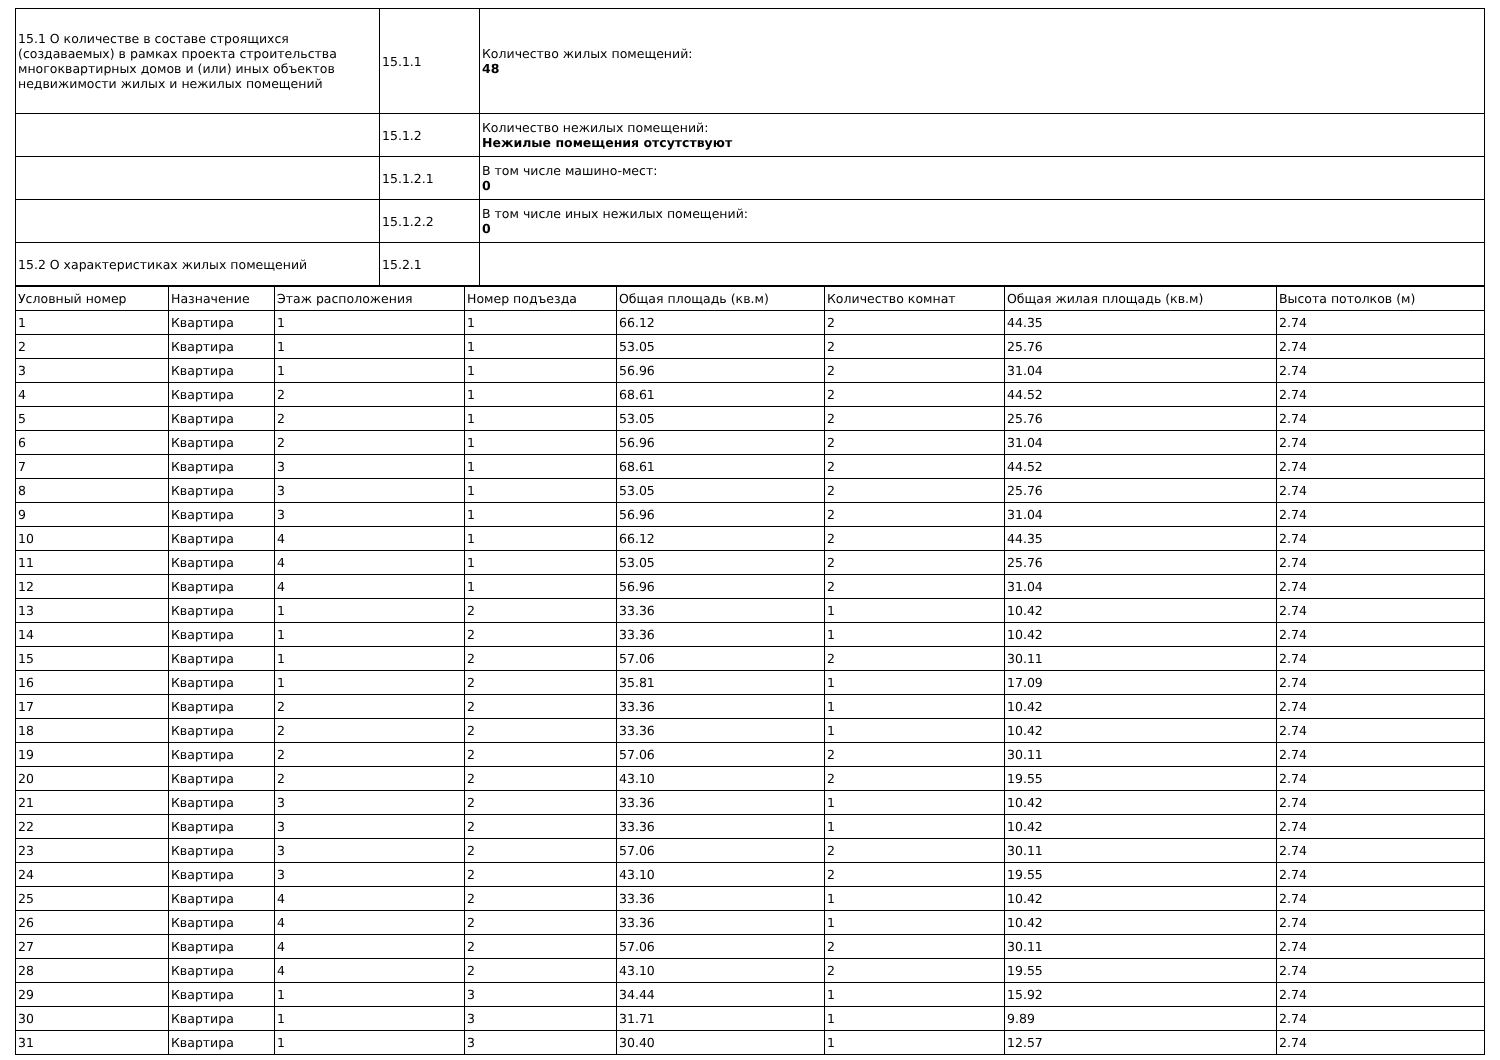| 15.1 О количестве в составе строящихся (создаваемых) в рамках проекта строительства многоквартирных домов и (или) иных объектов недвижимости жилых и нежилых помещений | 15.1.1 | Количество жилых помещений: 48 |
| | 15.1.2 | Количество нежилых помещений: Нежилые помещения отсутствуют |
| | 15.1.2.1 | В том числе машино-мест: 0 |
| | 15.1.2.2 | В том числе иных нежилых помещений: 0 |
| 15.2 О характеристиках жилых помещений | 15.2.1 | |
| Условный номер | Назначение | Этаж расположения | Номер подъезда | Общая площадь (кв.м) | Количество комнат | Общая жилая площадь (кв.м) | Высота потолков (м) |
| --- | --- | --- | --- | --- | --- | --- | --- |
| 1 | Квартира | 1 | 1 | 66.12 | 2 | 44.35 | 2.74 |
| 2 | Квартира | 1 | 1 | 53.05 | 2 | 25.76 | 2.74 |
| 3 | Квартира | 1 | 1 | 56.96 | 2 | 31.04 | 2.74 |
| 4 | Квартира | 2 | 1 | 68.61 | 2 | 44.52 | 2.74 |
| 5 | Квартира | 2 | 1 | 53.05 | 2 | 25.76 | 2.74 |
| 6 | Квартира | 2 | 1 | 56.96 | 2 | 31.04 | 2.74 |
| 7 | Квартира | 3 | 1 | 68.61 | 2 | 44.52 | 2.74 |
| 8 | Квартира | 3 | 1 | 53.05 | 2 | 25.76 | 2.74 |
| 9 | Квартира | 3 | 1 | 56.96 | 2 | 31.04 | 2.74 |
| 10 | Квартира | 4 | 1 | 66.12 | 2 | 44.35 | 2.74 |
| 11 | Квартира | 4 | 1 | 53.05 | 2 | 25.76 | 2.74 |
| 12 | Квартира | 4 | 1 | 56.96 | 2 | 31.04 | 2.74 |
| 13 | Квартира | 1 | 2 | 33.36 | 1 | 10.42 | 2.74 |
| 14 | Квартира | 1 | 2 | 33.36 | 1 | 10.42 | 2.74 |
| 15 | Квартира | 1 | 2 | 57.06 | 2 | 30.11 | 2.74 |
| 16 | Квартира | 1 | 2 | 35.81 | 1 | 17.09 | 2.74 |
| 17 | Квартира | 2 | 2 | 33.36 | 1 | 10.42 | 2.74 |
| 18 | Квартира | 2 | 2 | 33.36 | 1 | 10.42 | 2.74 |
| 19 | Квартира | 2 | 2 | 57.06 | 2 | 30.11 | 2.74 |
| 20 | Квартира | 2 | 2 | 43.10 | 2 | 19.55 | 2.74 |
| 21 | Квартира | 3 | 2 | 33.36 | 1 | 10.42 | 2.74 |
| 22 | Квартира | 3 | 2 | 33.36 | 1 | 10.42 | 2.74 |
| 23 | Квартира | 3 | 2 | 57.06 | 2 | 30.11 | 2.74 |
| 24 | Квартира | 3 | 2 | 43.10 | 2 | 19.55 | 2.74 |
| 25 | Квартира | 4 | 2 | 33.36 | 1 | 10.42 | 2.74 |
| 26 | Квартира | 4 | 2 | 33.36 | 1 | 10.42 | 2.74 |
| 27 | Квартира | 4 | 2 | 57.06 | 2 | 30.11 | 2.74 |
| 28 | Квартира | 4 | 2 | 43.10 | 2 | 19.55 | 2.74 |
| 29 | Квартира | 1 | 3 | 34.44 | 1 | 15.92 | 2.74 |
| 30 | Квартира | 1 | 3 | 31.71 | 1 | 9.89 | 2.74 |
| 31 | Квартира | 1 | 3 | 30.40 | 1 | 12.57 | 2.74 |